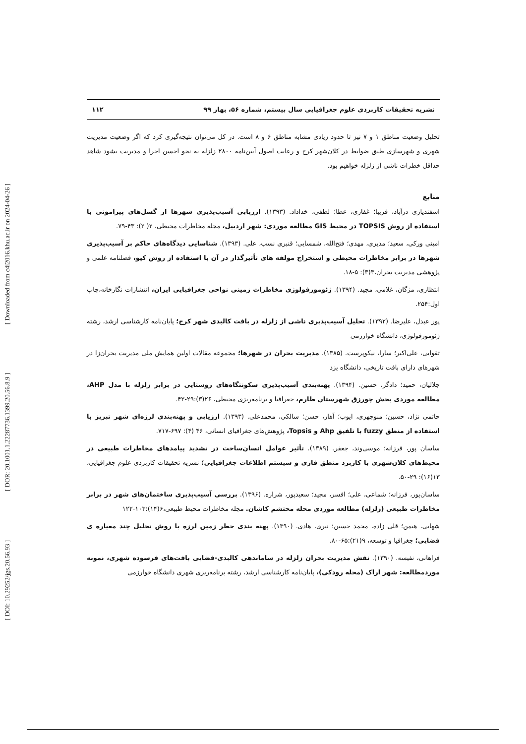[ Downloaded from c4i2016.khu.ac.ir on 2024-04-26 ]
[ DOR: 20.1001.1.22287736.1399.20.56.8.9 ]
[ DOI: 10.29252/jgs.20.56.93 ]
نشریه تحقیقات کاربردی علوم جغرافیایی سال بیستم، شماره ۵۶، بهار ۹۹ ۱۱۲
تحلیل وضعیت مناطق ۱ و ۷ نیز تا حدود زیادی مشابه مناطق ۶ و ۸ است. در کل می‌توان نتیجه‌گیری کرد که اگر وضعیت مدیریت شهری و شهرسازی طبق ضوابط در کلان‌شهر کرج و رعایت اصول آیین‌نامه ۲۸۰۰ زلزله به نحو احسن اجرا و مدیریت بشود شاهد حداقل خطرات ناشی از زلزله خواهیم بود.
منابع
اسفندیاری درآباد، فریبا؛ غفاری، عطا؛ لطفی، خداداد. (۱۳۹۳). ارزیابی آسیب‌پذیری شهرها از گسل‌های پیرامونی با استفاده از روش TOPSIS در محیط GIS مطالعه موردی: شهر اردبیل، مجله مخاطرات محیطی، ۲( ۲): ۴۳-۷۹.
امینی ورکی، سعید؛ مدیری، مهدی؛ فتح‌الله، شمسایی؛ قنبری نسب، علی. (۱۳۹۳). شناسایی دیدگاه‌های حاکم بر آسیب‌پذیری شهرها در برابر مخاطرات محیطی و استخراج مولفه های تأثیرگذار در آن با استفاده از روش کیو، فصلنامه علمی و پژوهشی مدیریت بحران،۳(۳): ۵-۱۸.
انتظاری، مژگان، غلامی، مجید. (۱۳۹۴). ژئومورفولوژی مخاطرات زمینی نواحی جغرافیایی ایران، انتشارات نگارخانه،چاپ اول:۲۵۴.
پور عبدل، علیرضا. (۱۳۹۲). تحلیل آسیب‌پذیری ناشی از زلزله در بافت کالبدی شهر کرج؛ پایان‌نامه کارشناسی ارشد، رشته ژئومورفولوژی، دانشگاه خوارزمی
تقوایی، علی‌اکبر؛ سارا، نیکوپرست. (۱۳۸۵). مدیریت بحران در شهرها؛ مجموعه مقالات اولین همایش ملی مدیریت بحران‌زا در شهرهای دارای بافت تاریخی، دانشگاه یزد
جلالیان، حمید؛ دادگر، حسین. (۱۳۹۴). پهنه‌بندی آسیب‌پذیری سکونتگاه‌های روستایی در برابر زلزله با مدل AHP، مطالعه موردی بخش چورزق شهرستان طارم، جغرافیا و برنامه‌ریزی محیطی، ۲۶(۳):۲۹-۴۲.
حاتمی نژاد، حسین؛ منوچهری، ایوب؛ آهار، حسن؛ سالکی، محمدعلی. (۱۳۹۳). ارزیابی و پهنه‌بندی لرزه‌ای شهر تبریز با استفاده از منطق fuzzy با تلفیق Ahp و Topsis، پژوهش‌های جغرافیای انسانی، ۴۶ (۴): ۶۹۷-۷۱۷.
ساسان پور، فرزانه؛ موسی‌وند، جعفر. (۱۳۸۹). تأثیر عوامل انسان‌ساخت در تشدید پیامدهای مخاطرات طبیعی در محیط‌های کلان‌شهری با کاربرد منطق فازی و سیستم اطلاعات جغرافیایی؛ نشریه تحقیقات کاربردی علوم جغرافیایی، ۱۳(۱۶): ۲۹-۵۰.
ساسان‌پور، فرزانه؛ شماعی، علی؛ افسر، مجید؛ سعیدپور، شراره. (۱۳۹۶). بررسی آسیب‌پذیری ساختمان‌های شهر در برابر مخاطرات طبیعی (زلزله) مطالعه موردی محله محتشم کاشان. مجله مخاطرات محیط طبیعی،۶(۱۴):۱۰۳-۱۲۲
شهابی، هیمن؛ قلی زاده، محمد حسین؛ نیری، هادی. (۱۳۹۰). پهنه بندی خطر زمین لرزه با روش تحلیل چند معیاره ی فضایی؛ جغرافیا و توسعه، ۹(۲۱):۶۵-۸۰.
فراهانی، نفیسه. (۱۳۹۰). نقش مدیریت بحران زلزله در ساماندهی کالبدی-فضایی بافت‌های فرسوده شهری، نمونه موردمطالعه: شهر اراک (محله رودکی)، پایان‌نامه کارشناسی ارشد، رشته برنامه‌ریزی شهری دانشگاه خوارزمی